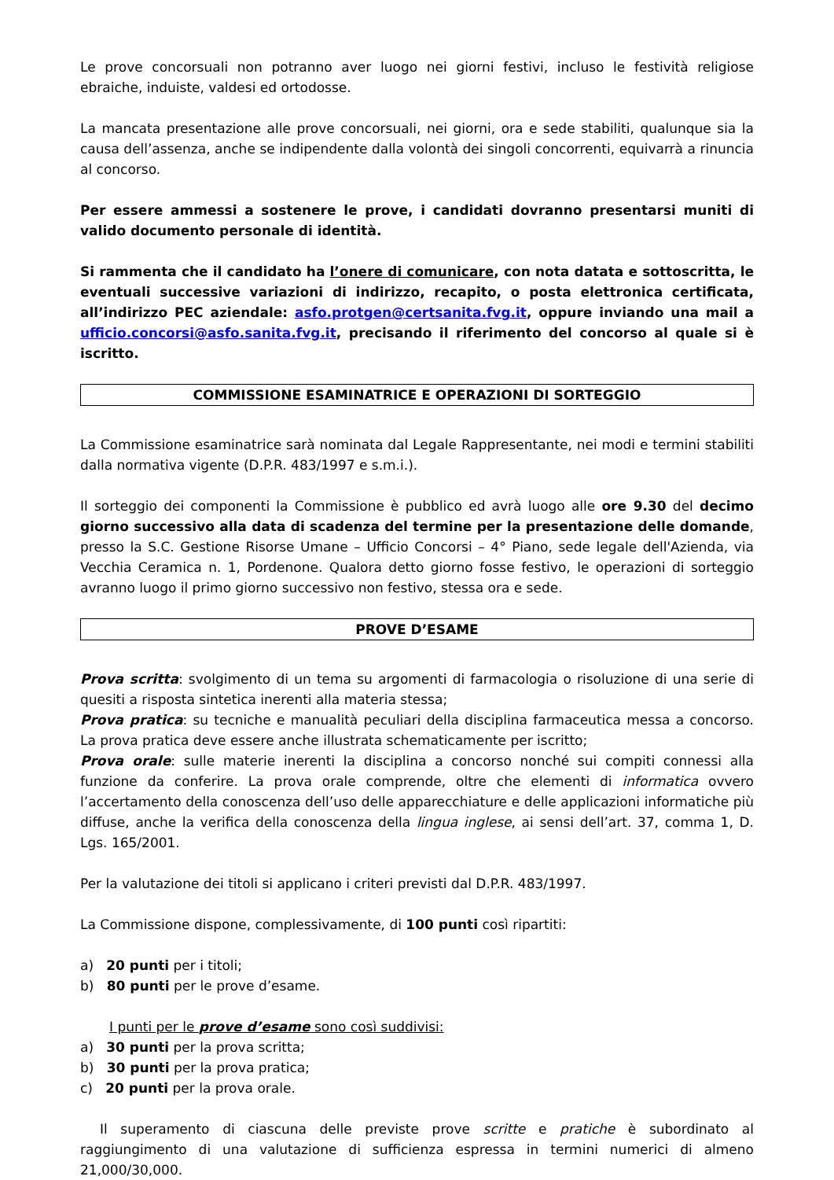Le prove concorsuali non potranno aver luogo nei giorni festivi, incluso le festività religiose ebraiche, induiste, valdesi ed ortodosse.
La mancata presentazione alle prove concorsuali, nei giorni, ora e sede stabiliti, qualunque sia la causa dell’assenza, anche se indipendente dalla volontà dei singoli concorrenti, equivarrà a rinuncia al concorso.
Per essere ammessi a sostenere le prove, i candidati dovranno presentarsi muniti di valido documento personale di identità.
Si rammenta che il candidato ha l’onere di comunicare, con nota datata e sottoscritta, le eventuali successive variazioni di indirizzo, recapito, o posta elettronica certificata, all’indirizzo PEC aziendale: asfo.protgen@certsanita.fvg.it, oppure inviando una mail a ufficio.concorsi@asfo.sanita.fvg.it, precisando il riferimento del concorso al quale si è iscritto.
COMMISSIONE ESAMINATRICE E OPERAZIONI DI SORTEGGIO
La Commissione esaminatrice sarà nominata dal Legale Rappresentante, nei modi e termini stabiliti dalla normativa vigente (D.P.R. 483/1997 e s.m.i.).
Il sorteggio dei componenti la Commissione è pubblico ed avrà luogo alle ore 9.30 del decimo giorno successivo alla data di scadenza del termine per la presentazione delle domande, presso la S.C. Gestione Risorse Umane – Ufficio Concorsi – 4° Piano, sede legale dell'Azienda, via Vecchia Ceramica n. 1, Pordenone. Qualora detto giorno fosse festivo, le operazioni di sorteggio avranno luogo il primo giorno successivo non festivo, stessa ora e sede.
PROVE D’ESAME
Prova scritta: svolgimento di un tema su argomenti di farmacologia o risoluzione di una serie di quesiti a risposta sintetica inerenti alla materia stessa;
Prova pratica: su tecniche e manualità peculiari della disciplina farmaceutica messa a concorso. La prova pratica deve essere anche illustrata schematicamente per iscritto;
Prova orale: sulle materie inerenti la disciplina a concorso nonché sui compiti connessi alla funzione da conferire. La prova orale comprende, oltre che elementi di informatica ovvero l’accertamento della conoscenza dell’uso delle apparecchiature e delle applicazioni informatiche più diffuse, anche la verifica della conoscenza della lingua inglese, ai sensi dell’art. 37, comma 1, D. Lgs. 165/2001.
Per la valutazione dei titoli si applicano i criteri previsti dal D.P.R. 483/1997.
La Commissione dispone, complessivamente, di 100 punti così ripartiti:
a) 20 punti per i titoli;
b) 80 punti per le prove d’esame.
I punti per le prove d’esame sono così suddivisi:
a) 30 punti per la prova scritta;
b) 30 punti per la prova pratica;
c) 20 punti per la prova orale.
Il superamento di ciascuna delle previste prove scritte e pratiche è subordinato al raggiungimento di una valutazione di sufficienza espressa in termini numerici di almeno 21,000/30,000.